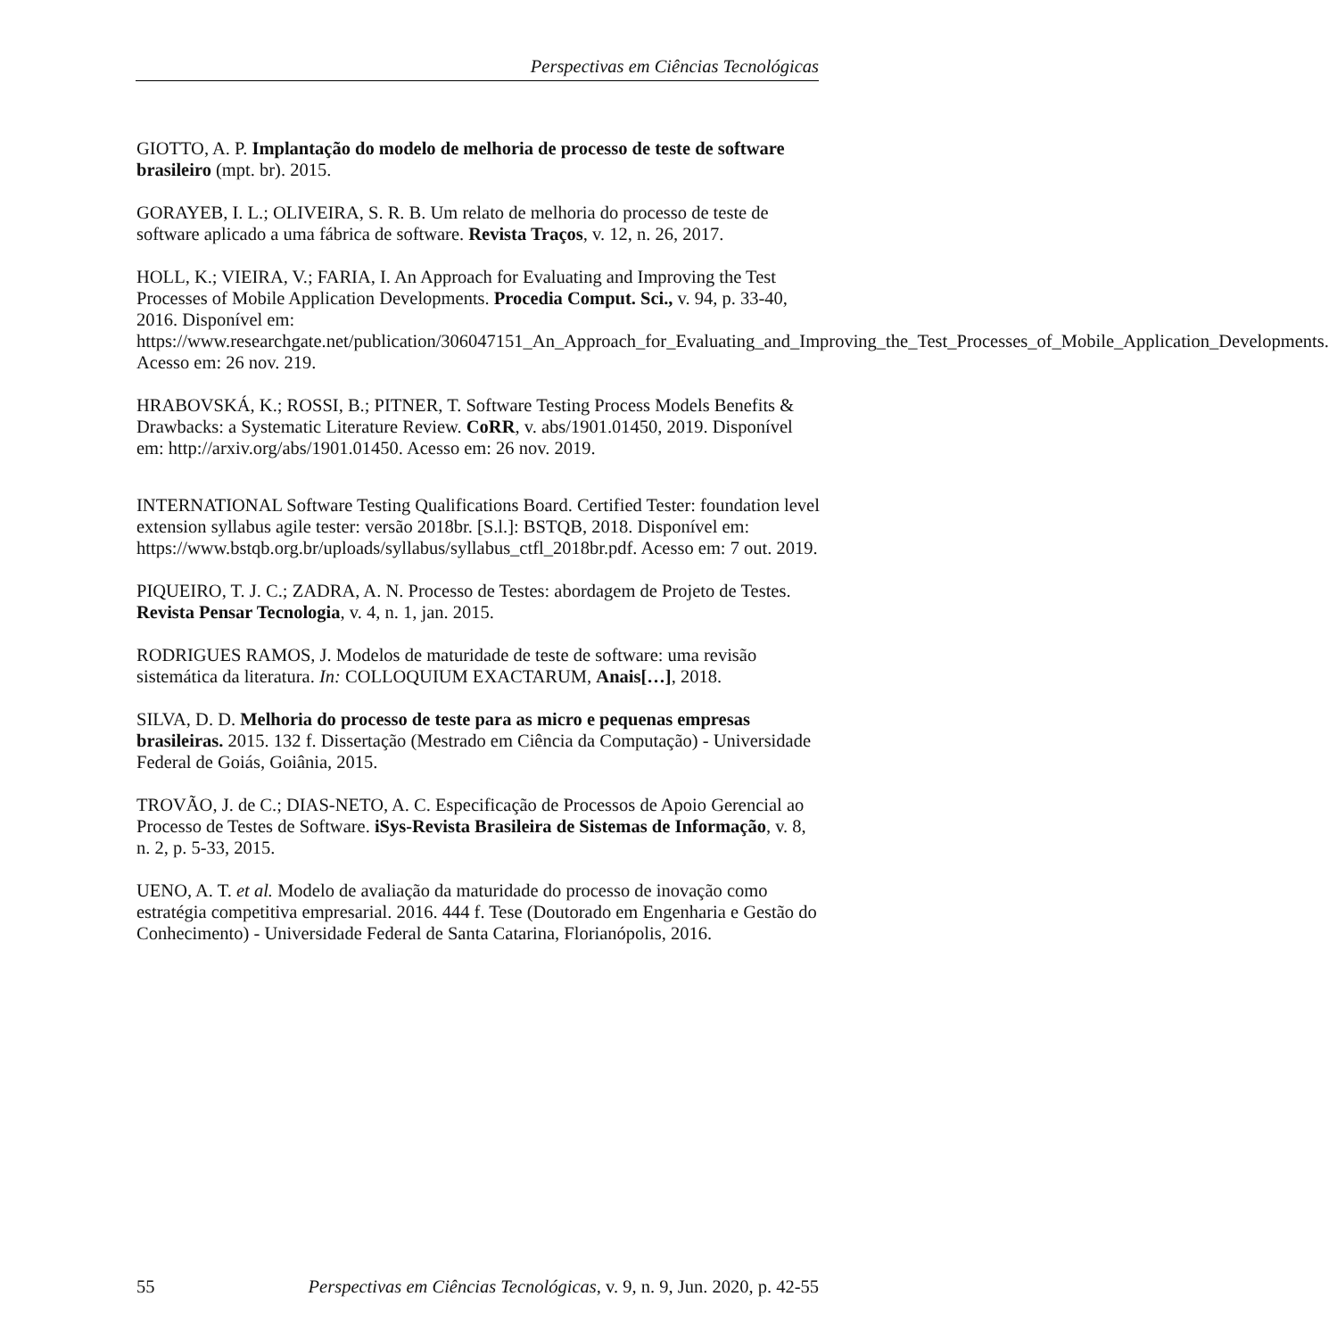Perspectivas em Ciências Tecnológicas
GIOTTO, A. P. Implantação do modelo de melhoria de processo de teste de software brasileiro (mpt. br). 2015.
GORAYEB, I. L.; OLIVEIRA, S. R. B. Um relato de melhoria do processo de teste de software aplicado a uma fábrica de software. Revista Traços, v. 12, n. 26, 2017.
HOLL, K.; VIEIRA, V.; FARIA, I. An Approach for Evaluating and Improving the Test Processes of Mobile Application Developments. Procedia Comput. Sci., v. 94, p. 33-40, 2016. Disponível em: https://www.researchgate.net/publication/306047151_An_Approach_for_Evaluating_and_Improving_the_Test_Processes_of_Mobile_Application_Developments. Acesso em: 26 nov. 219.
HRABOVSKÁ, K.; ROSSI, B.; PITNER, T. Software Testing Process Models Benefits & Drawbacks: a Systematic Literature Review. CoRR, v. abs/1901.01450, 2019. Disponível em: http://arxiv.org/abs/1901.01450. Acesso em: 26 nov. 2019.
INTERNATIONAL Software Testing Qualifications Board. Certified Tester: foundation level extension syllabus agile tester: versão 2018br. [S.l.]: BSTQB, 2018. Disponível em: https://www.bstqb.org.br/uploads/syllabus/syllabus_ctfl_2018br.pdf. Acesso em: 7 out. 2019.
PIQUEIRO, T. J. C.; ZADRA, A. N. Processo de Testes: abordagem de Projeto de Testes. Revista Pensar Tecnologia, v. 4, n. 1, jan. 2015.
RODRIGUES RAMOS, J. Modelos de maturidade de teste de software: uma revisão sistemática da literatura. In: COLLOQUIUM EXACTARUM, Anais[…], 2018.
SILVA, D. D. Melhoria do processo de teste para as micro e pequenas empresas brasileiras. 2015. 132 f. Dissertação (Mestrado em Ciência da Computação) - Universidade Federal de Goiás, Goiânia, 2015.
TROVÃO, J. de C.; DIAS-NETO, A. C. Especificação de Processos de Apoio Gerencial ao Processo de Testes de Software. iSys-Revista Brasileira de Sistemas de Informação, v. 8, n. 2, p. 5-33, 2015.
UENO, A. T. et al. Modelo de avaliação da maturidade do processo de inovação como estratégia competitiva empresarial. 2016. 444 f. Tese (Doutorado em Engenharia e Gestão do Conhecimento) - Universidade Federal de Santa Catarina, Florianópolis, 2016.
55 Perspectivas em Ciências Tecnológicas, v. 9, n. 9, Jun. 2020, p. 42-55